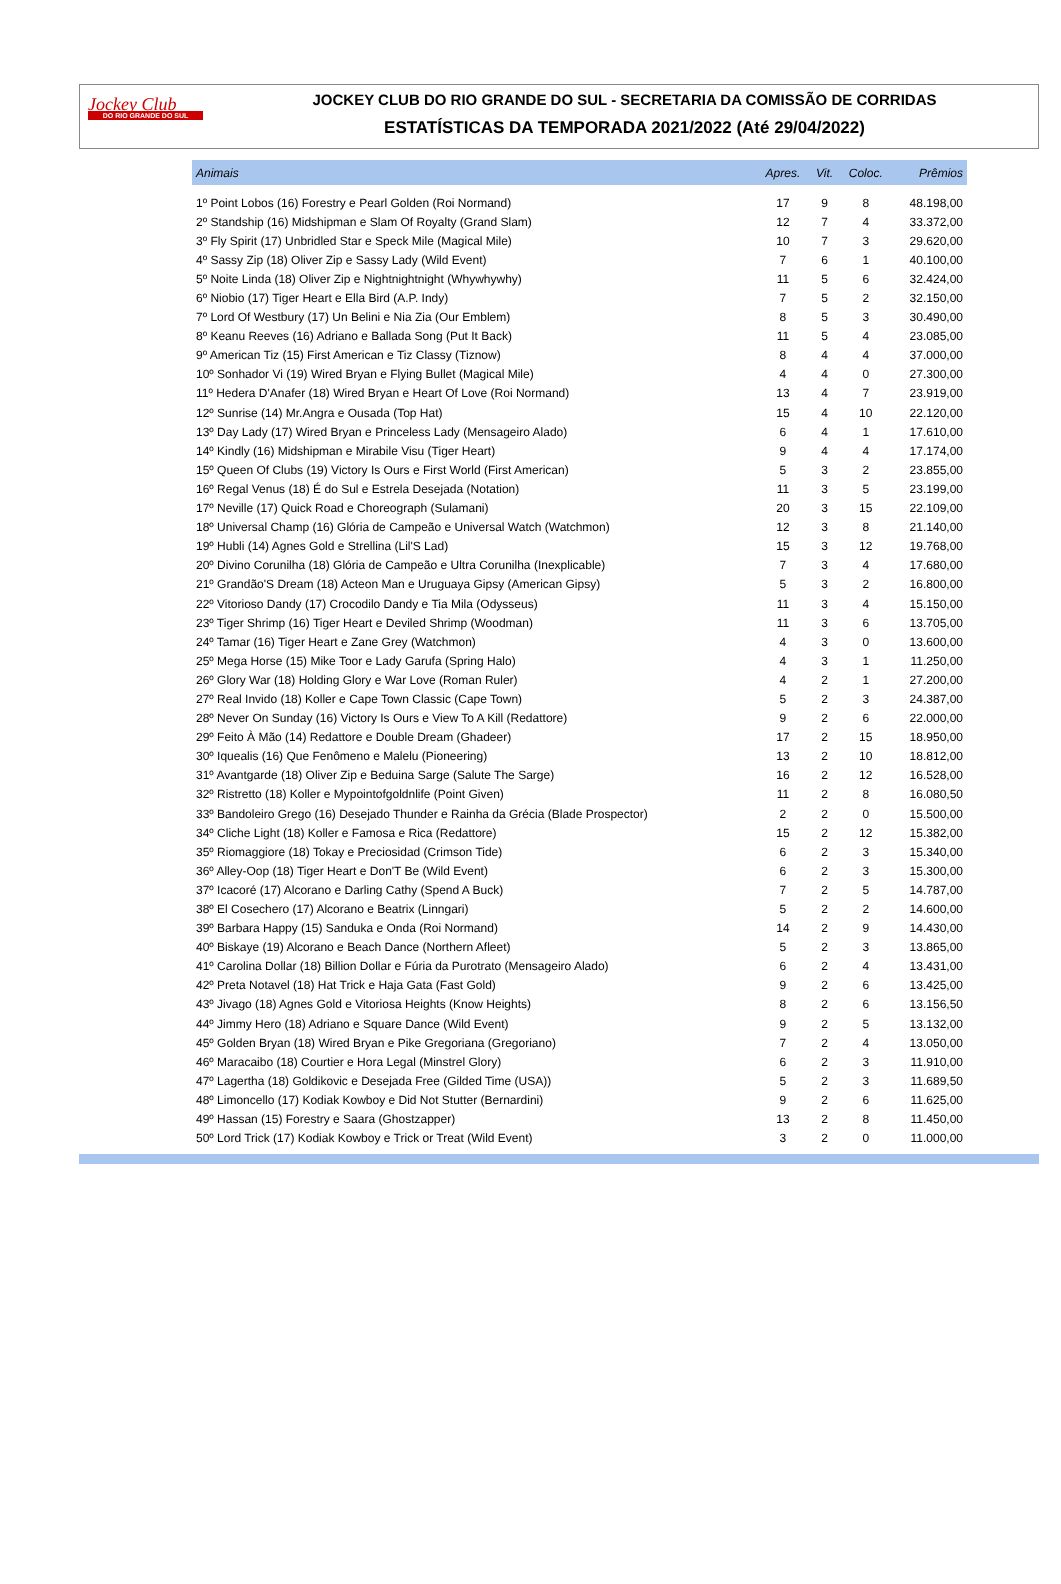Jockey Club
DO RIO GRANDE DO SUL
JOCKEY CLUB DO RIO GRANDE DO SUL - SECRETARIA DA COMISSÃO DE CORRIDAS
ESTATÍSTICAS DA TEMPORADA 2021/2022 (Até 29/04/2022)
| Animais | Apres. | Vit. | Coloc. | Prêmios |
| --- | --- | --- | --- | --- |
| 1º Point Lobos (16) Forestry e Pearl Golden (Roi Normand) | 17 | 9 | 8 | 48.198,00 |
| 2º Standship (16) Midshipman e Slam Of Royalty (Grand Slam) | 12 | 7 | 4 | 33.372,00 |
| 3º Fly Spirit (17) Unbridled Star e Speck Mile (Magical Mile) | 10 | 7 | 3 | 29.620,00 |
| 4º Sassy Zip (18) Oliver Zip e Sassy Lady (Wild Event) | 7 | 6 | 1 | 40.100,00 |
| 5º Noite Linda (18) Oliver Zip e Nightnightnight (Whywhywhy) | 11 | 5 | 6 | 32.424,00 |
| 6º Niobio (17) Tiger Heart e Ella Bird (A.P. Indy) | 7 | 5 | 2 | 32.150,00 |
| 7º Lord Of Westbury (17) Un Belini e Nia Zia (Our Emblem) | 8 | 5 | 3 | 30.490,00 |
| 8º Keanu Reeves (16) Adriano e Ballada Song (Put It Back) | 11 | 5 | 4 | 23.085,00 |
| 9º American Tiz (15) First American e Tiz Classy (Tiznow) | 8 | 4 | 4 | 37.000,00 |
| 10º Sonhador Vi (19) Wired Bryan e Flying Bullet (Magical Mile) | 4 | 4 | 0 | 27.300,00 |
| 11º Hedera D'Anafer (18) Wired Bryan e Heart Of Love (Roi Normand) | 13 | 4 | 7 | 23.919,00 |
| 12º Sunrise (14) Mr.Angra e Ousada (Top Hat) | 15 | 4 | 10 | 22.120,00 |
| 13º Day Lady (17) Wired Bryan e Princeless Lady (Mensageiro Alado) | 6 | 4 | 1 | 17.610,00 |
| 14º Kindly (16) Midshipman e Mirabile Visu (Tiger Heart) | 9 | 4 | 4 | 17.174,00 |
| 15º Queen Of Clubs (19) Victory Is Ours e First World (First American) | 5 | 3 | 2 | 23.855,00 |
| 16º Regal Venus (18) É do Sul e Estrela Desejada (Notation) | 11 | 3 | 5 | 23.199,00 |
| 17º Neville (17) Quick Road e Choreograph (Sulamani) | 20 | 3 | 15 | 22.109,00 |
| 18º Universal Champ (16) Glória de Campeão e Universal Watch (Watchmon) | 12 | 3 | 8 | 21.140,00 |
| 19º Hubli (14) Agnes Gold e Strellina (Lil'S Lad) | 15 | 3 | 12 | 19.768,00 |
| 20º Divino Corunilha (18) Glória de Campeão e Ultra Corunilha (Inexplicable) | 7 | 3 | 4 | 17.680,00 |
| 21º Grandão'S Dream (18) Acteon Man e Uruguaya Gipsy (American Gipsy) | 5 | 3 | 2 | 16.800,00 |
| 22º Vitorioso Dandy (17) Crocodilo Dandy e Tia Mila (Odysseus) | 11 | 3 | 4 | 15.150,00 |
| 23º Tiger Shrimp (16) Tiger Heart e Deviled Shrimp (Woodman) | 11 | 3 | 6 | 13.705,00 |
| 24º Tamar (16) Tiger Heart e Zane Grey (Watchmon) | 4 | 3 | 0 | 13.600,00 |
| 25º Mega Horse (15) Mike Toor e Lady Garufa (Spring Halo) | 4 | 3 | 1 | 11.250,00 |
| 26º Glory War (18) Holding Glory e War Love (Roman Ruler) | 4 | 2 | 1 | 27.200,00 |
| 27º Real Invido (18) Koller e Cape Town Classic (Cape Town) | 5 | 2 | 3 | 24.387,00 |
| 28º Never On Sunday (16) Victory Is Ours e View To A Kill (Redattore) | 9 | 2 | 6 | 22.000,00 |
| 29º Feito À Mão (14) Redattore e Double Dream (Ghadeer) | 17 | 2 | 15 | 18.950,00 |
| 30º Iquealis (16) Que Fenômeno e Malelu (Pioneering) | 13 | 2 | 10 | 18.812,00 |
| 31º Avantgarde (18) Oliver Zip e Beduina Sarge (Salute The Sarge) | 16 | 2 | 12 | 16.528,00 |
| 32º Ristretto (18) Koller e Mypointofgoldnlife (Point Given) | 11 | 2 | 8 | 16.080,50 |
| 33º Bandoleiro Grego (16) Desejado Thunder e Rainha da Grécia (Blade Prospector) | 2 | 2 | 0 | 15.500,00 |
| 34º Cliche Light (18) Koller e Famosa e Rica (Redattore) | 15 | 2 | 12 | 15.382,00 |
| 35º Riomaggiore (18) Tokay e Preciosidad (Crimson Tide) | 6 | 2 | 3 | 15.340,00 |
| 36º Alley-Oop (18) Tiger Heart e Don'T Be (Wild Event) | 6 | 2 | 3 | 15.300,00 |
| 37º Icacoré (17) Alcorano e Darling Cathy (Spend A Buck) | 7 | 2 | 5 | 14.787,00 |
| 38º El Cosechero (17) Alcorano e Beatrix (Linngari) | 5 | 2 | 2 | 14.600,00 |
| 39º Barbara Happy (15) Sanduka e Onda (Roi Normand) | 14 | 2 | 9 | 14.430,00 |
| 40º Biskaye (19) Alcorano e Beach Dance (Northern Afleet) | 5 | 2 | 3 | 13.865,00 |
| 41º Carolina Dollar (18) Billion Dollar e Fúria da Purotrato (Mensageiro Alado) | 6 | 2 | 4 | 13.431,00 |
| 42º Preta Notavel (18) Hat Trick e Haja Gata (Fast Gold) | 9 | 2 | 6 | 13.425,00 |
| 43º Jivago (18) Agnes Gold e Vitoriosa Heights (Know Heights) | 8 | 2 | 6 | 13.156,50 |
| 44º Jimmy Hero (18) Adriano e Square Dance (Wild Event) | 9 | 2 | 5 | 13.132,00 |
| 45º Golden Bryan (18) Wired Bryan e Pike Gregoriana (Gregoriano) | 7 | 2 | 4 | 13.050,00 |
| 46º Maracaibo (18) Courtier e Hora Legal (Minstrel Glory) | 6 | 2 | 3 | 11.910,00 |
| 47º Lagertha (18) Goldikovic e Desejada Free (Gilded Time (USA)) | 5 | 2 | 3 | 11.689,50 |
| 48º Limoncello (17) Kodiak Kowboy e Did Not Stutter (Bernardini) | 9 | 2 | 6 | 11.625,00 |
| 49º Hassan (15) Forestry e Saara (Ghostzapper) | 13 | 2 | 8 | 11.450,00 |
| 50º Lord Trick (17) Kodiak Kowboy e Trick or Treat (Wild Event) | 3 | 2 | 0 | 11.000,00 |